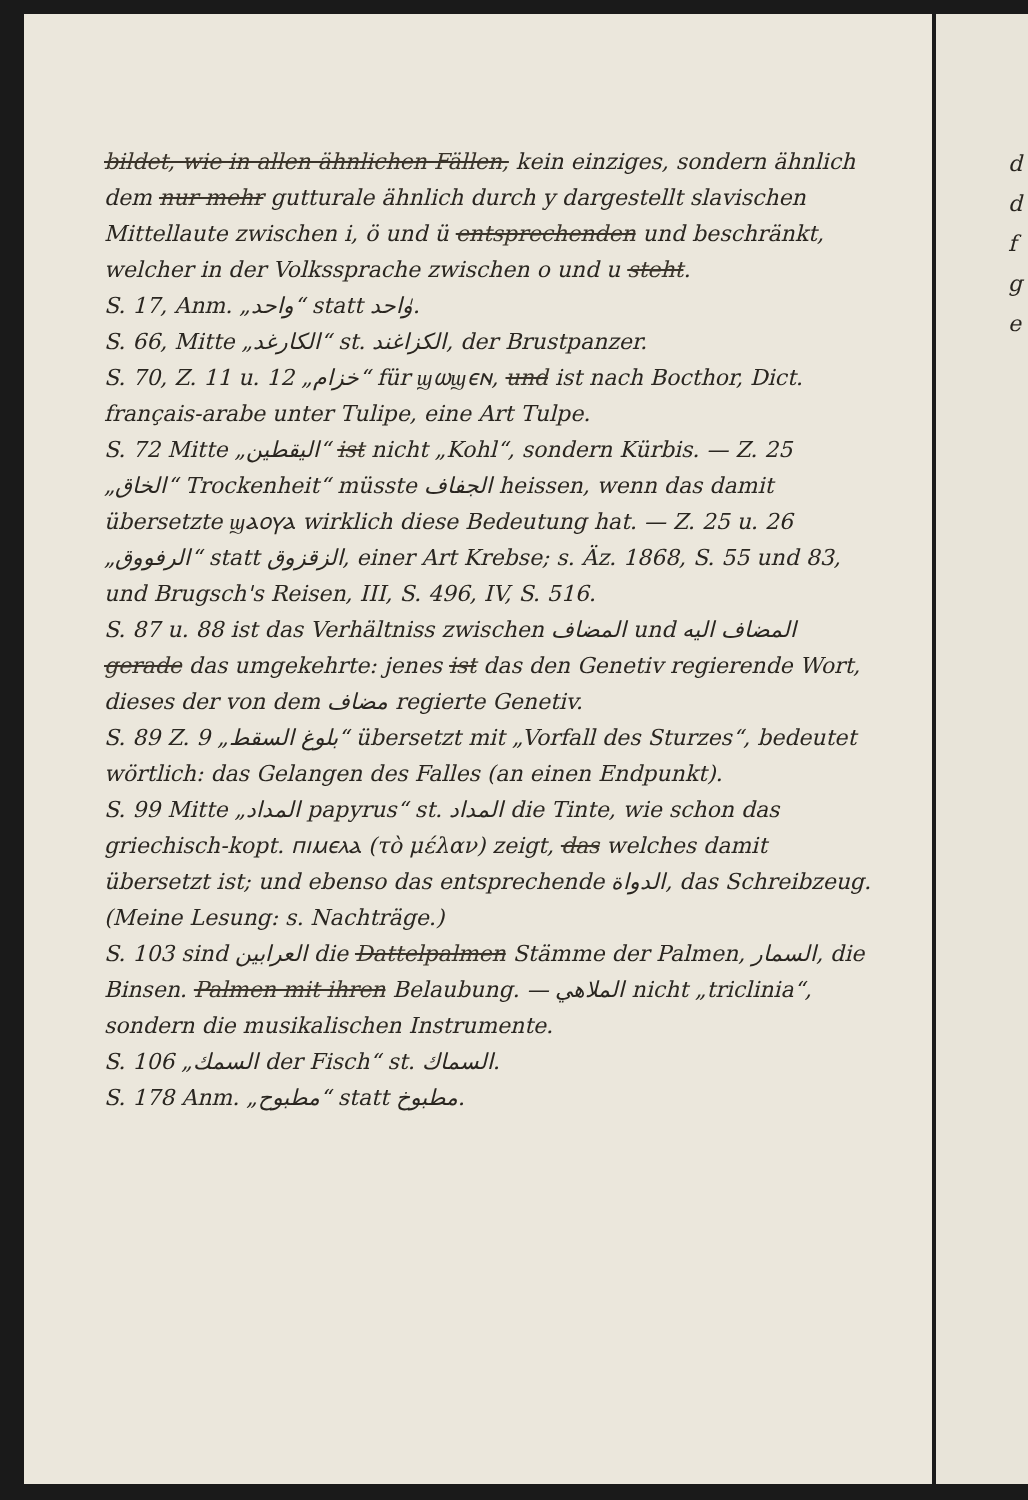bildet, wie in allen ähnlichen Fällen, kein einziges, sondern ähnlich dem nur mehr gutturale ähnlich durch y dargestellt slavischen Mittellaute zwischen i, ö und ü entsprechenden und beschränkt, welcher in der Volkssprache zwischen o und u steht.
S. 17, Anm. „واحد“ statt وٰاحد.
S. 66, Mitte „الكارغد“ st. الكزاغند, der Brustpanzer.
S. 70, Z. 11 u. 12 „خزام“ für ϣⲱϣⲉⲛ, und ist nach Bocthor, Dict. français-arabe unter Tulipe, eine Art Tulpe.
S. 72 Mitte „اليقطين“ ist nicht „Kohl“, sondern Kürbis. — Z. 25 „الخاق“ Trockenheit“ müsste الجفاف heissen, wenn das damit übersetzte ϣⲁⲟⲩⲁ wirklich diese Bedeutung hat. — Z. 25 u. 26 „الرفووق“ statt الزقزوق, einer Art Krebse; s. Äz. 1868, S. 55 und 83, und Brugsch's Reisen, III, S. 496, IV, S. 516.
S. 87 u. 88 ist das Verhältniss zwischen المضاف und المضاف اليه gerade das umgekehrte: jenes ist das den Genetiv regierende Wort, dieses der von dem مضاف regierte Genetiv.
S. 89 Z. 9 „بلوغ السقط“ übersetzt mit „Vorfall des Sturzes“, bedeutet wörtlich: das Gelangen des Falles (an einen Endpunkt).
S. 99 Mitte „المداد papyrus“ st. المداد die Tinte, wie schon das griechisch-kopt. ⲡⲓⲙⲉⲗⲁ (τὸ μέλαν) zeigt, das welches damit übersetzt ist; und ebenso das entsprechende الدواة, das Schreibzeug. (Meine Lesung: s. Nachträge.)
S. 103 sind العرابين die Dattelpalmen Stämme der Palmen, السمار, die Binsen. Palmen mit ihren Belaubung. — الملاهي nicht „triclinia“, sondern die musikalischen Instrumente.
S. 106 „السمك der Fisch“ st. السماك.
S. 178 Anm. „مطبوح“ statt مطبوخ.
d
d
f
g
e